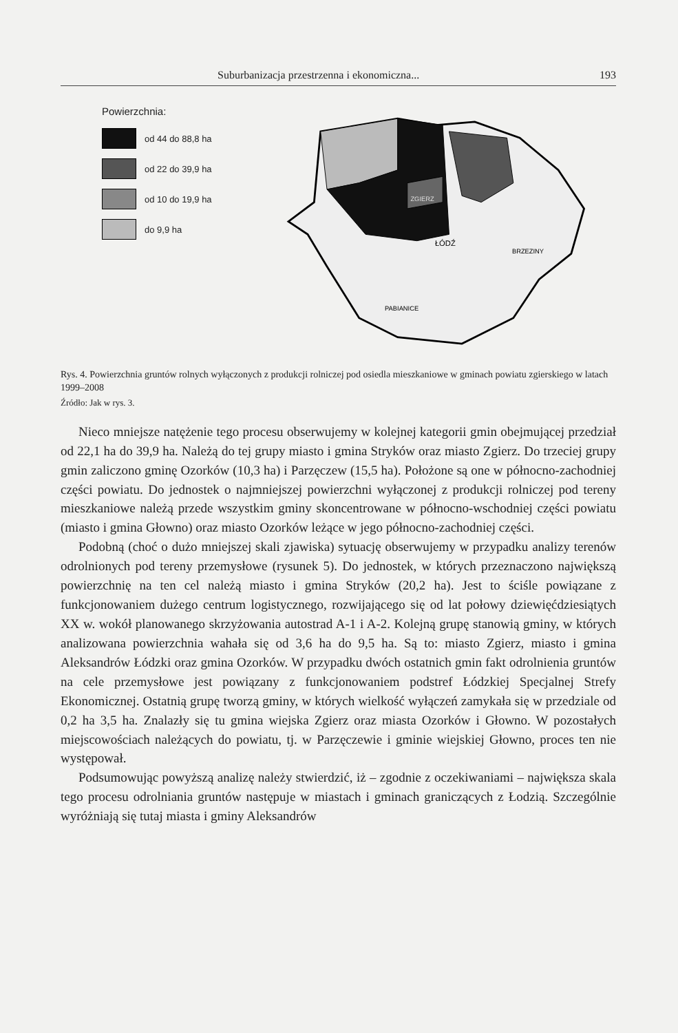Suburbanizacja przestrzenna i ekonomiczna... 193
Powierzchnia:
od 44 do 88,8 ha
od 22 do 39,9 ha
od 10 do 19,9 ha
do 9,9 ha
ZGIERZ
ŁÓDŹ
BRZEZINY
PABIANICE
Rys. 4. Powierzchnia gruntów rolnych wyłączonych z produkcji rolniczej pod osiedla mieszkaniowe w gminach powiatu zgierskiego w latach 1999–2008
Źródło: Jak w rys. 3.
Nieco mniejsze natężenie tego procesu obserwujemy w kolejnej kategorii gmin obejmującej przedział od 22,1 ha do 39,9 ha. Należą do tej grupy miasto i gmina Stryków oraz miasto Zgierz. Do trzeciej grupy gmin zaliczono gminę Ozorków (10,3 ha) i Parzęczew (15,5 ha). Położone są one w północno-zachodniej części powiatu. Do jednostek o najmniejszej powierzchni wyłączonej z produkcji rolniczej pod tereny mieszkaniowe należą przede wszystkim gminy skoncentrowane w północno-wschodniej części powiatu (miasto i gmina Głowno) oraz miasto Ozorków leżące w jego północno-zachodniej części.
Podobną (choć o dużo mniejszej skali zjawiska) sytuację obserwujemy w przypadku analizy terenów odrolnionych pod tereny przemysłowe (rysunek 5). Do jednostek, w których przeznaczono największą powierzchnię na ten cel należą miasto i gmina Stryków (20,2 ha). Jest to ściśle powiązane z funkcjonowaniem dużego centrum logistycznego, rozwijającego się od lat połowy dziewięćdziesiątych XX w. wokół planowanego skrzyżowania autostrad A-1 i A-2. Kolejną grupę stanowią gminy, w których analizowana powierzchnia wahała się od 3,6 ha do 9,5 ha. Są to: miasto Zgierz, miasto i gmina Aleksandrów Łódzki oraz gmina Ozorków. W przypadku dwóch ostatnich gmin fakt odrolnienia gruntów na cele przemysłowe jest powiązany z funkcjonowaniem podstref Łódzkiej Specjalnej Strefy Ekonomicznej. Ostatnią grupę tworzą gminy, w których wielkość wyłączeń zamykała się w przedziale od 0,2 ha 3,5 ha. Znalazły się tu gmina wiejska Zgierz oraz miasta Ozorków i Głowno. W pozostałych miejscowościach należących do powiatu, tj. w Parzęczewie i gminie wiejskiej Głowno, proces ten nie występował.
Podsumowując powyższą analizę należy stwierdzić, iż – zgodnie z oczekiwaniami – największa skala tego procesu odrolniania gruntów następuje w miastach i gminach graniczących z Łodzią. Szczególnie wyróżniają się tutaj miasta i gminy Aleksandrów